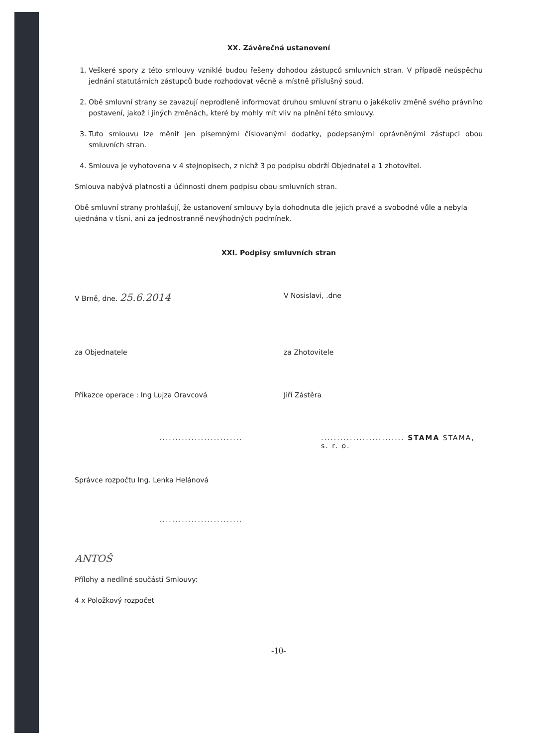XX. Závěrečná ustanovení
1. Veškeré spory z této smlouvy vzniklé budou řešeny dohodou zástupců smluvních stran. V případě neúspěchu jednání statutárních zástupců bude rozhodovat věcně a místně příslušný soud.
2. Obě smluvní strany se zavazují neprodleně informovat druhou smluvní stranu o jakékoliv změně svého právního postavení, jakož i jiných změnách, které by mohly mít vliv na plnění této smlouvy.
3. Tuto smlouvu lze měnit jen písemnými číslovanými dodatky, podepsanými oprávněnými zástupci obou smluvních stran.
4. Smlouva je vyhotovena v 4 stejnopisech, z nichž 3 po podpisu obdrží Objednatel a 1 zhotovitel.
Smlouva nabývá platnosti a účinnosti dnem podpisu obou smluvních stran.
Obě smluvní strany prohlašují, že ustanovení smlouvy byla dohodnuta dle jejich pravé a svobodné vůle a nebyla ujednána v tísni, ani za jednostranně nevýhodných podmínek.
XXI. Podpisy smluvních stran
V Brně, dne. 25.6.2014
V Nosislavi, .dne
za Objednatele za Zhotovitele
Příkazce operace : Ing Lujza Oravcová Jiří Zástěra
.......................... .......................... STAMA STAMA, s. r. o.
Správce rozpočtu Ing. Lenka Helánová
..........................
ANTOŠ
Přílohy a nedílné součásti Smlouvy:
4 x Položkový rozpočet
-10-